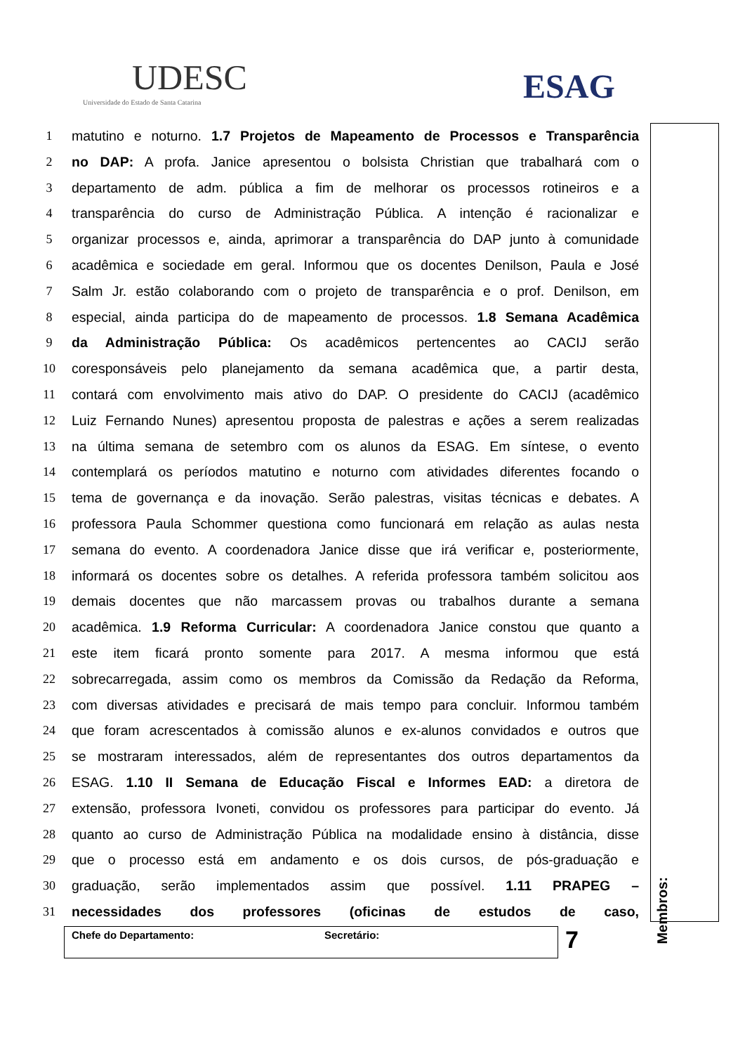UDESC
Universidade do Estado de Santa Catarina
ESAG
1 matutino e noturno. 1.7 Projetos de Mapeamento de Processos e Transparência
2 no DAP: A profa. Janice apresentou o bolsista Christian que trabalhará com o
3 departamento de adm. pública a fim de melhorar os processos rotineiros e a
4 transparência do curso de Administração Pública. A intenção é racionalizar e
5 organizar processos e, ainda, aprimorar a transparência do DAP junto à comunidade
6 acadêmica e sociedade em geral. Informou que os docentes Denilson, Paula e José
7 Salm Jr. estão colaborando com o projeto de transparência e o prof. Denilson, em
8 especial, ainda participa do de mapeamento de processos. 1.8 Semana Acadêmica
9 da Administração Pública: Os acadêmicos pertencentes ao CACIJ serão
10 coresponsáveis pelo planejamento da semana acadêmica que, a partir desta,
11 contará com envolvimento mais ativo do DAP. O presidente do CACIJ (acadêmico
12 Luiz Fernando Nunes) apresentou proposta de palestras e ações a serem realizadas
13 na última semana de setembro com os alunos da ESAG. Em síntese, o evento
14 contemplará os períodos matutino e noturno com atividades diferentes focando o
15 tema de governança e da inovação. Serão palestras, visitas técnicas e debates. A
16 professora Paula Schommer questiona como funcionará em relação as aulas nesta
17 semana do evento. A coordenadora Janice disse que irá verificar e, posteriormente,
18 informará os docentes sobre os detalhes. A referida professora também solicitou aos
19 demais docentes que não marcassem provas ou trabalhos durante a semana
20 acadêmica. 1.9 Reforma Curricular: A coordenadora Janice constou que quanto a
21 este item ficará pronto somente para 2017. A mesma informou que está
22 sobrecarregada, assim como os membros da Comissão da Redação da Reforma,
23 com diversas atividades e precisará de mais tempo para concluir. Informou também
24 que foram acrescentados à comissão alunos e ex-alunos convidados e outros que
25 se mostraram interessados, além de representantes dos outros departamentos da
26 ESAG. 1.10 II Semana de Educação Fiscal e Informes EAD: a diretora de
27 extensão, professora Ivoneti, convidou os professores para participar do evento. Já
28 quanto ao curso de Administração Pública na modalidade ensino à distância, disse
29 que o processo está em andamento e os dois cursos, de pós-graduação e
30 graduação, serão implementados assim que possível. 1.11 PRAPEG –
31 necessidades dos professores (oficinas de estudos de caso,
Membros:
Chefe do Departamento: Secretário: 7